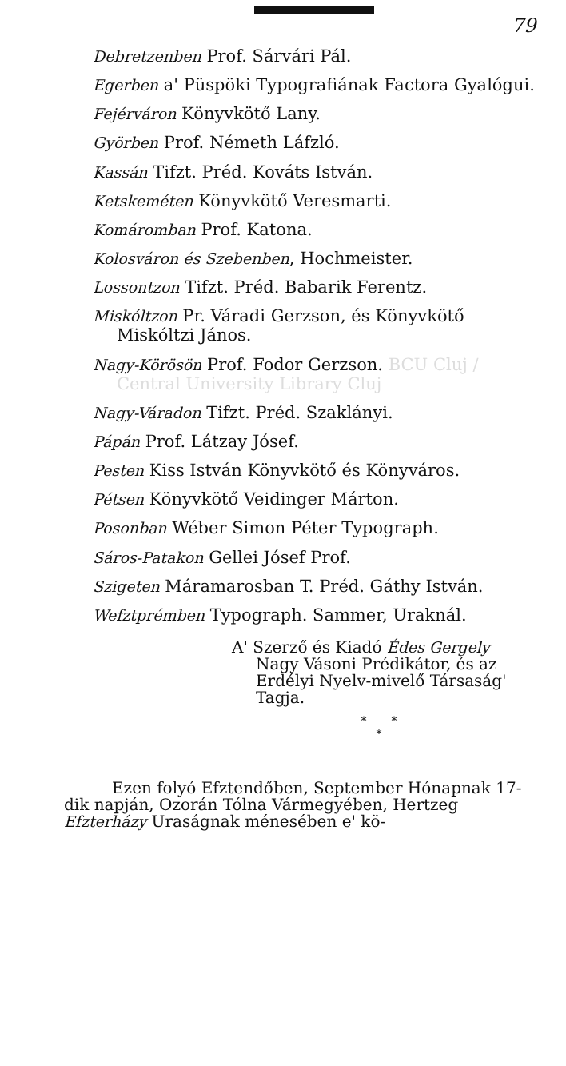79
Debretzenben Prof. Sárvári Pál.
Egerben a' Püspöki Typografiának Factora Gyalógui.
Fejérváron Könyvkötő Lany.
Györben Prof. Németh Láfzló.
Kassán Tifzt. Préd. Kováts István.
Ketskeméten Könyvkötő Veresmarti.
Komáromban Prof. Katona.
Kolosváron és Szebenben, Hochmeister.
Lossontzon Tifzt. Préd. Babarik Ferentz.
Miskóltzon Pr. Váradi Gerzson, és Könyvkötő Miskóltzi János.
Nagy-Körösön Prof. Fodor Gerzson. BCU Cluj / Central University Library Cluj
Nagy-Váradon Tifzt. Préd. Szaklányi.
Pápán Prof. Látzay Jósef.
Pesten Kiss István Könyvkötő és Könyváros.
Pétsen Könyvkötő Veidinger Márton.
Posonban Wéber Simon Péter Typograph.
Sáros-Patakon Gellei Jósef Prof.
Szigeten Máramarosban T. Préd. Gáthy István.
Wefztprémben Typograph. Sammer, Uraknál.
A' Szerző és Kiadó Édes Gergely Nagy Vásoni Prédikátor, és az Erdélyi Nyelv-mivelő Társaság' Tagja.
* *
*
Ezen folyó Efztendőben, September Hónapnak 17-dik napján, Ozorán Tólna Vármegyében, Hertzeg Efzterházy Uraságnak ménesében e' kö-